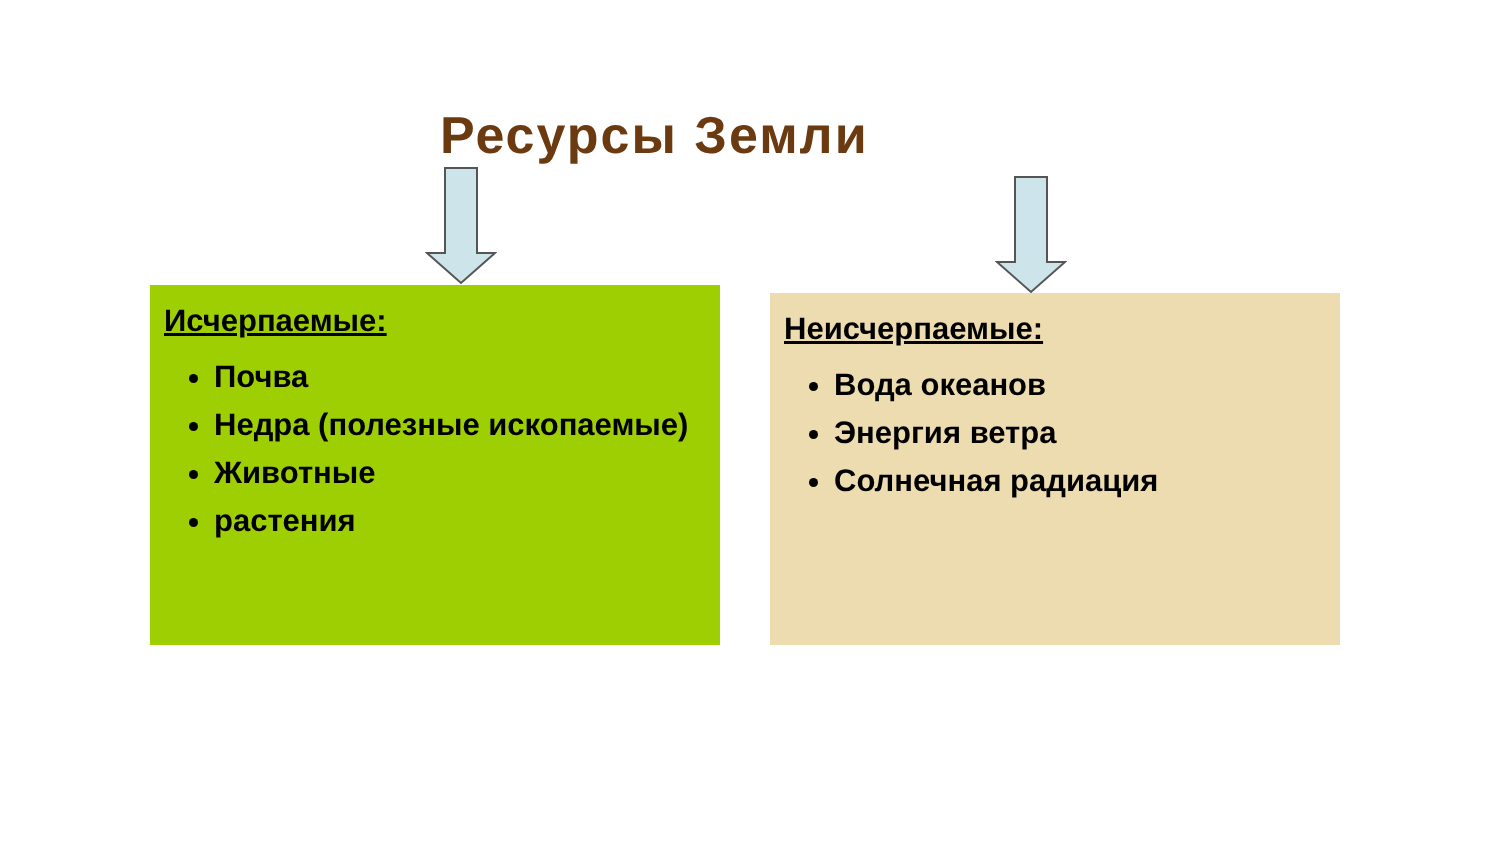Ресурсы Земли
Исчерпаемые:
Почва
Недра (полезные ископаемые)
Животные
растения
Неисчерпаемые:
Вода океанов
Энергия ветра
Солнечная радиация